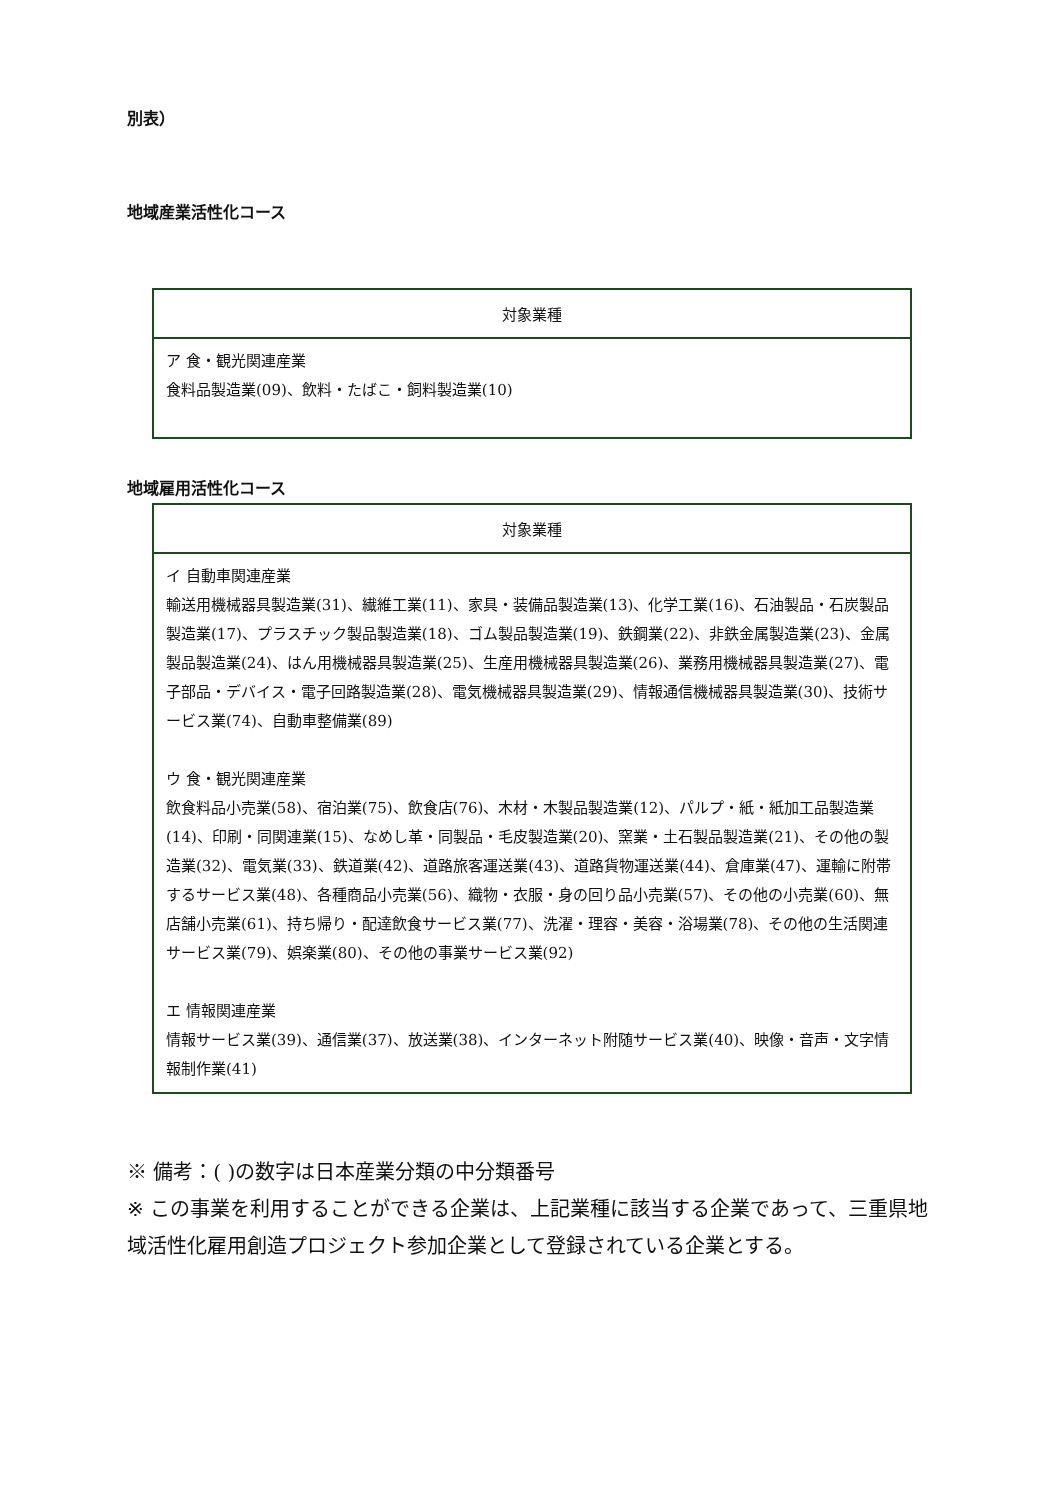別表）
地域産業活性化コース
| 対象業種 |
| --- |
| ア 食・観光関連産業 食料品製造業(09)、飲料・たばこ・飼料製造業(10) |
地域雇用活性化コース
| 対象業種 |
| --- |
| イ 自動車関連産業 輸送用機械器具製造業(31)、繊維工業(11)、家具・装備品製造業(13)、化学工業(16)、石油製品・石炭製品製造業(17)、プラスチック製品製造業(18)、ゴム製品製造業(19)、鉄鋼業(22)、非鉄金属製造業(23)、金属製品製造業(24)、はん用機械器具製造業(25)、生産用機械器具製造業(26)、業務用機械器具製造業(27)、電子部品・デバイス・電子回路製造業(28)、電気機械器具製造業(29)、情報通信機械器具製造業(30)、技術サービス業(74)、自動車整備業(89) ウ 食・観光関連産業 飲食料品小売業(58)、宿泊業(75)、飲食店(76)、木材・木製品製造業(12)、パルプ・紙・紙加工品製造業(14)、印刷・同関連業(15)、なめし革・同製品・毛皮製造業(20)、窯業・土石製品製造業(21)、その他の製造業(32)、電気業(33)、鉄道業(42)、道路旅客運送業(43)、道路貨物運送業(44)、倉庫業(47)、運輸に附帯するサービス業(48)、各種商品小売業(56)、織物・衣服・身の回り品小売業(57)、その他の小売業(60)、無店舗小売業(61)、持ち帰り・配達飲食サービス業(77)、洗濯・理容・美容・浴場業(78)、その他の生活関連サービス業(79)、娯楽業(80)、その他の事業サービス業(92) エ 情報関連産業 情報サービス業(39)、通信業(37)、放送業(38)、インターネット附随サービス業(40)、映像・音声・文字情報制作業(41) |
※ 備考：( )の数字は日本産業分類の中分類番号
※ この事業を利用することができる企業は、上記業種に該当する企業であって、三重県地域活性化雇用創造プロジェクト参加企業として登録されている企業とする。